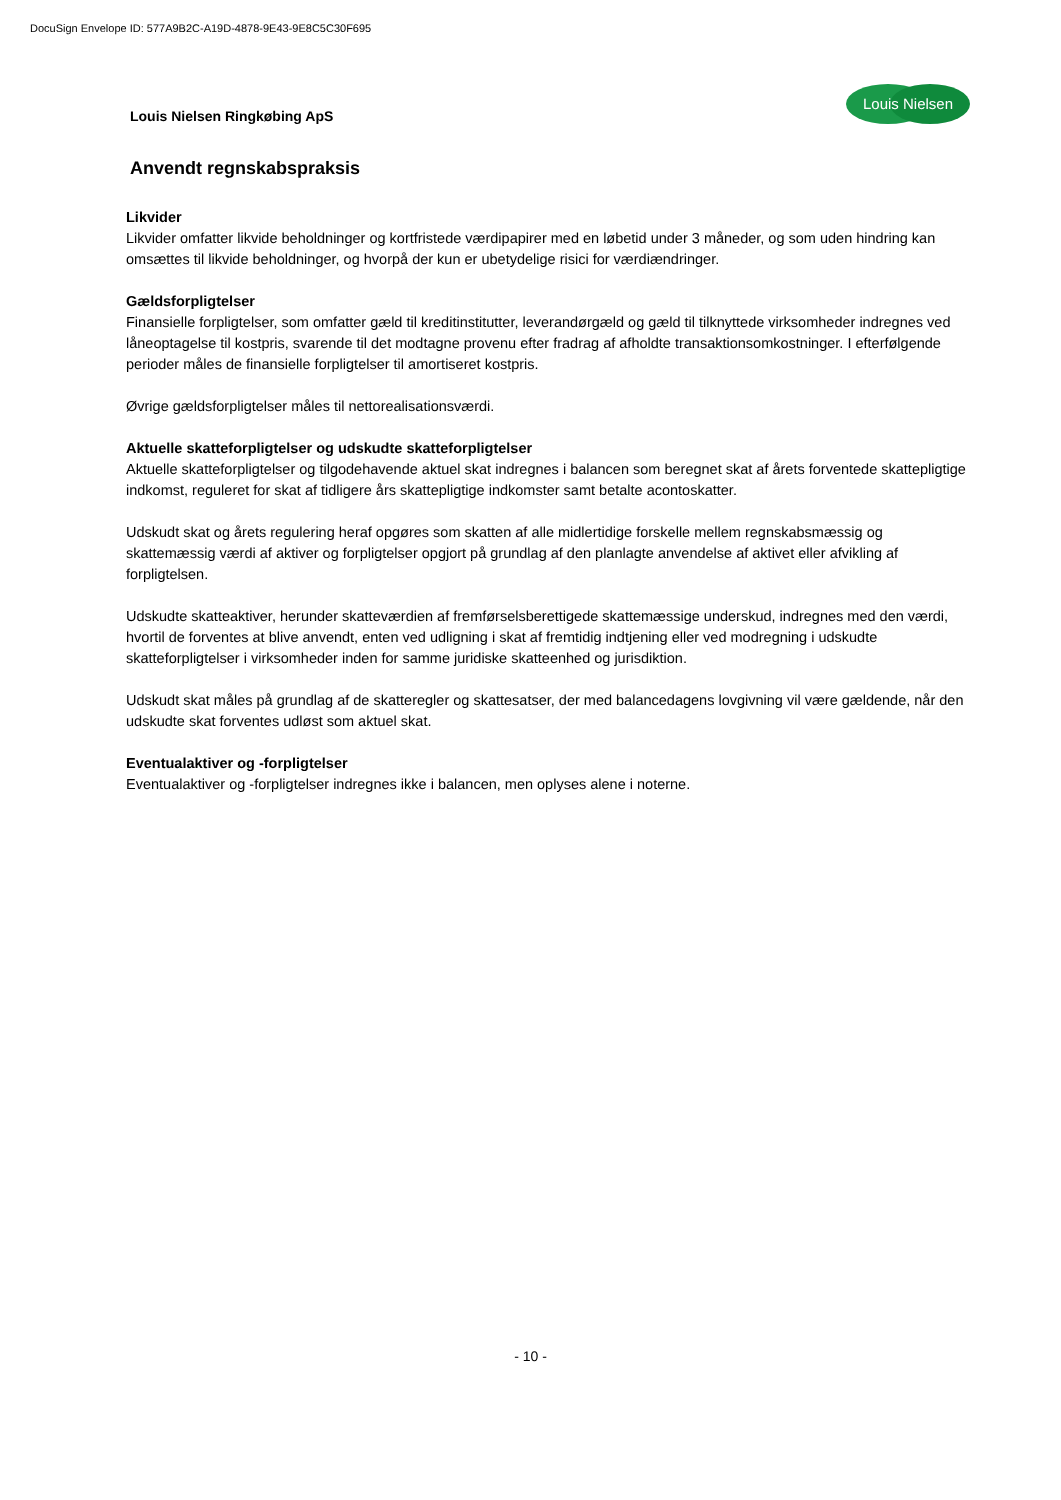DocuSign Envelope ID: 577A9B2C-A19D-4878-9E43-9E8C5C30F695
Louis Nielsen Ringkøbing ApS
Louis Nielsen
Anvendt regnskabspraksis
Likvider
Likvider omfatter likvide beholdninger og kortfristede værdipapirer med en løbetid under 3 måneder, og som uden hindring kan omsættes til likvide beholdninger, og hvorpå der kun er ubetydelige risici for værdiændringer.
Gældsforpligtelser
Finansielle forpligtelser, som omfatter gæld til kreditinstitutter, leverandørgæld og gæld til tilknyttede virksomheder indregnes ved låneoptagelse til kostpris, svarende til det modtagne provenu efter fradrag af afholdte transaktionsomkostninger. I efterfølgende perioder måles de finansielle forpligtelser til amortiseret kostpris.
Øvrige gældsforpligtelser måles til nettorealisationsværdi.
Aktuelle skatteforpligtelser og udskudte skatteforpligtelser
Aktuelle skatteforpligtelser og tilgodehavende aktuel skat indregnes i balancen som beregnet skat af årets forventede skattepligtige indkomst, reguleret for skat af tidligere års skattepligtige indkomster samt betalte acontoskatter.
Udskudt skat og årets regulering heraf opgøres som skatten af alle midlertidige forskelle mellem regnskabsmæssig og skattemæssig værdi af aktiver og forpligtelser opgjort på grundlag af den planlagte anvendelse af aktivet eller afvikling af forpligtelsen.
Udskudte skatteaktiver, herunder skatteværdien af fremførselsberettigede skattemæssige underskud, indregnes med den værdi, hvortil de forventes at blive anvendt, enten ved udligning i skat af fremtidig indtjening eller ved modregning i udskudte skatteforpligtelser i virksomheder inden for samme juridiske skatteenhed og jurisdiktion.
Udskudt skat måles på grundlag af de skatteregler og skattesatser, der med balancedagens lovgivning vil være gældende, når den udskudte skat forventes udløst som aktuel skat.
Eventualaktiver og -forpligtelser
Eventualaktiver og -forpligtelser indregnes ikke i balancen, men oplyses alene i noterne.
- 10 -